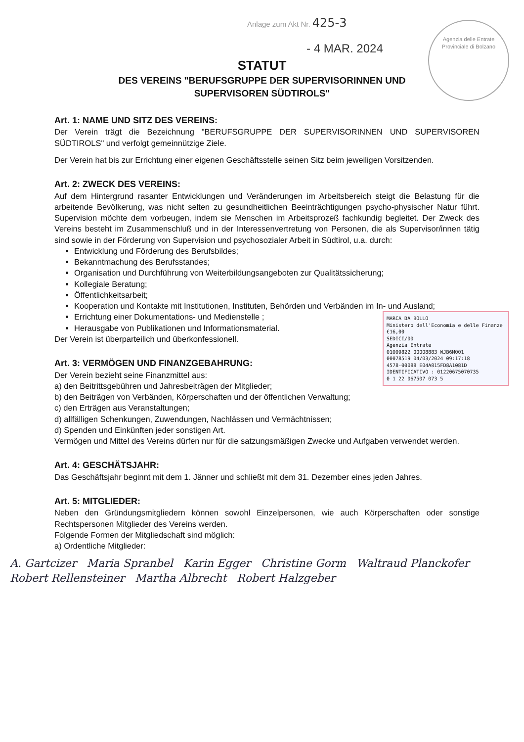Agenzia delle Entrate
Provinciale di Bolzano
Anlage zum Akt Nr. 425-3
- 4 MAR. 2024
STATUT
DES VEREINS "BERUFSGRUPPE DER SUPERVISORINNEN UND
SUPERVISOREN SÜDTIROLS"
Art. 1: NAME UND SITZ DES VEREINS:
Der Verein trägt die Bezeichnung "BERUFSGRUPPE DER SUPERVISORINNEN UND SUPERVISOREN SÜDTIROLS" und verfolgt gemeinnützige Ziele.
Der Verein hat bis zur Errichtung einer eigenen Geschäftsstelle seinen Sitz beim jeweiligen Vorsitzenden.
Art. 2: ZWECK DES VEREINS:
Auf dem Hintergrund rasanter Entwicklungen und Veränderungen im Arbeitsbereich steigt die Belastung für die arbeitende Bevölkerung, was nicht selten zu gesundheitlichen Beeinträchtigungen psycho-physischer Natur führt. Supervision möchte dem vorbeugen, indem sie Menschen im Arbeitsprozeß fachkundig begleitet. Der Zweck des Vereins besteht im Zusammenschluß und in der Interessenvertretung von Personen, die als Supervisor/innen tätig sind sowie in der Förderung von Supervision und psychosozialer Arbeit in Südtirol, u.a. durch:
Entwicklung und Förderung des Berufsbildes;
Bekanntmachung des Berufsstandes;
Organisation und Durchführung von Weiterbildungsangeboten zur Qualitätssicherung;
Kollegiale Beratung;
Öffentlichkeitsarbeit;
Kooperation und Kontakte mit Institutionen, Instituten, Behörden und Verbänden im In- und Ausland;
MARCA DA BOLLO
Ministero dell'Economia e delle Finanze €16,00
SEDICI/00
Agenzia Entrate
01009822 00008883 WJB6M001
00078519 04/03/2024 09:17:18
4578-00088 E04A815FD8A1081D
IDENTIFICATIVO : 01220675070735
0 1 22 067507 073 5
Errichtung einer Dokumentations- und Medienstelle ;
Herausgabe von Publikationen und Informationsmaterial.
Der Verein ist überparteilich und überkonfessionell.
Art. 3: VERMÖGEN UND FINANZGEBAHRUNG:
Der Verein bezieht seine Finanzmittel aus:
a) den Beitrittsgebühren und Jahresbeiträgen der Mitglieder;
b) den Beiträgen von Verbänden, Körperschaften und der öffentlichen Verwaltung;
c) den Erträgen aus Veranstaltungen;
d) allfälligen Schenkungen, Zuwendungen, Nachlässen und Vermächtnissen;
d) Spenden und Einkünften jeder sonstigen Art.
Vermögen und Mittel des Vereins dürfen nur für die satzungsmäßigen Zwecke und Aufgaben verwendet werden.
Art. 4: GESCHÄTSJAHR:
Das Geschäftsjahr beginnt mit dem 1. Jänner und schließt mit dem 31. Dezember eines jeden Jahres.
Art. 5: MITGLIEDER:
Neben den Gründungsmitgliedern können sowohl Einzelpersonen, wie auch Körperschaften oder sonstige Rechtspersonen Mitglieder des Vereins werden.
Folgende Formen der Mitgliedschaft sind möglich:
a) Ordentliche Mitglieder:
A. Gartcizer Maria Spranbel Karin Egger Christine Gorm Waltraud Planckofer Robert Rellensteiner Martha Albrecht Robert Halzgeber